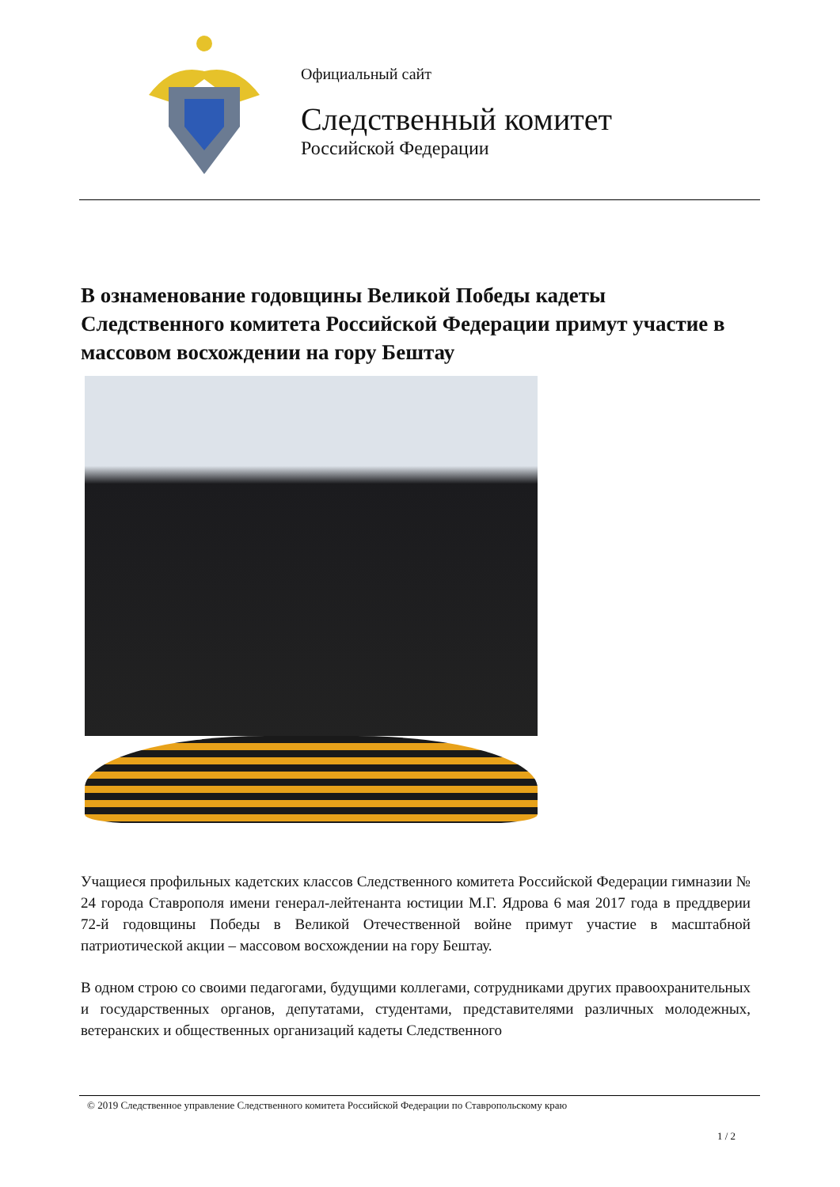Официальный сайт
Следственный комитет
Российской Федерации
В ознаменование годовщины Великой Победы кадеты Следственного комитета Российской Федерации примут участие в массовом восхождении на гору Бештау
Учащиеся профильных кадетских классов Следственного комитета Российской Федерации гимназии № 24 города Ставрополя имени генерал-лейтенанта юстиции М.Г. Ядрова 6 мая 2017 года в преддверии 72-й годовщины Победы в Великой Отечественной войне примут участие в масштабной патриотической акции – массовом восхождении на гору Бештау.
В одном строю со своими педагогами, будущими коллегами, сотрудниками других правоохранительных и государственных органов, депутатами, студентами, представителями различных молодежных, ветеранских и общественных организаций кадеты Следственного
© 2019 Следственное управление Следственного комитета Российской Федерации по Ставропольскому краю
1 / 2